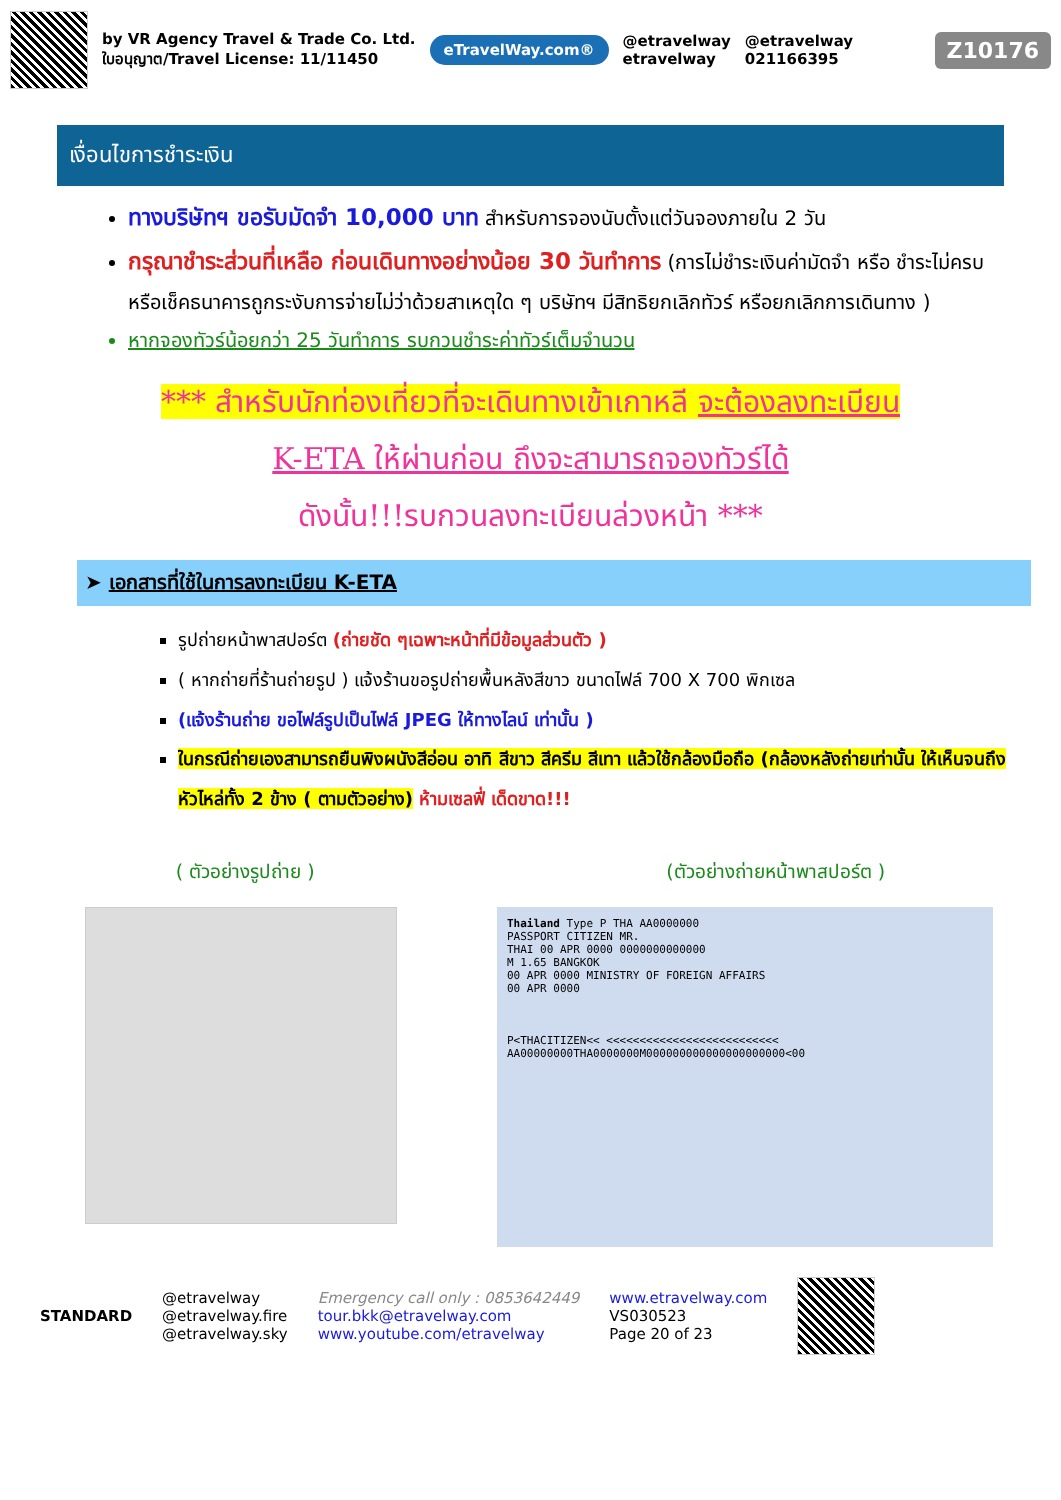by VR Agency Travel & Trade Co. Ltd.
ใบอนุญาต/Travel License: 11/11450
eTravelWay.com®
@etravelway
etravelway
@etravelway
021166395
Z10176
เงื่อนไขการชำระเงิน
ทางบริษัทฯ ขอรับมัดจำ 10,000 บาท สำหรับการจองนับตั้งแต่วันจองภายใน 2 วัน
กรุณาชำระส่วนที่เหลือ ก่อนเดินทางอย่างน้อย 30 วันทำการ (การไม่ชำระเงินค่ามัดจำ หรือ ชำระไม่ครบ หรือเช็คธนาคารถูกระงับการจ่ายไม่ว่าด้วยสาเหตุใด ๆ บริษัทฯ มีสิทธิยกเลิกทัวร์ หรือยกเลิกการเดินทาง )
หากจองทัวร์น้อยกว่า 25 วันทำการ รบกวนชำระค่าทัวร์เต็มจำนวน
*** สำหรับนักท่องเที่ยวที่จะเดินทางเข้าเกาหลี จะต้องลงทะเบียน
K-ETA ให้ผ่านก่อน ถึงจะสามารถจองทัวร์ได้
ดังนั้น!!!รบกวนลงทะเบียนล่วงหน้า ***
➤ เอกสารที่ใช้ในการลงทะเบียน K-ETA
รูปถ่ายหน้าพาสปอร์ต (ถ่ายชัด ๆเฉพาะหน้าที่มีข้อมูลส่วนตัว )
( หากถ่ายที่ร้านถ่ายรูป ) แจ้งร้านขอรูปถ่ายพื้นหลังสีขาว ขนาดไฟล์ 700 X 700 พิกเซล
(แจ้งร้านถ่าย ขอไฟล์รูปเป็นไฟล์ JPEG ให้ทางไลน์ เท่านั้น )
ในกรณีถ่ายเองสามารถยืนพิงผนังสีอ่อน อาทิ สีขาว สีครีม สีเทา แล้วใช้กล้องมือถือ (กล้องหลังถ่ายเท่านั้น ให้เห็นจนถึงหัวไหล่ทั้ง 2 ข้าง ( ตามตัวอย่าง) ห้ามเซลฟี่ เด็ดขาด!!!
( ตัวอย่างรูปถ่าย ) (ตัวอย่างถ่ายหน้าพาสปอร์ต )
Thailand Type P THA AA0000000
PASSPORT CITIZEN MR.
THAI 00 APR 0000 0000000000000
M 1.65 BANGKOK
00 APR 0000 MINISTRY OF FOREIGN AFFAIRS
00 APR 0000
P<THACITIZEN<< <<<<<<<<<<<<<<<<<<<<<<<<<<
AA00000000THA0000000M000000000000000000000<00
STANDARD
@etravelway
@etravelway.fire
@etravelway.sky
Emergency call only : 0853642449
tour.bkk@etravelway.com
www.youtube.com/etravelway
www.etravelway.com
VS030523
Page 20 of 23